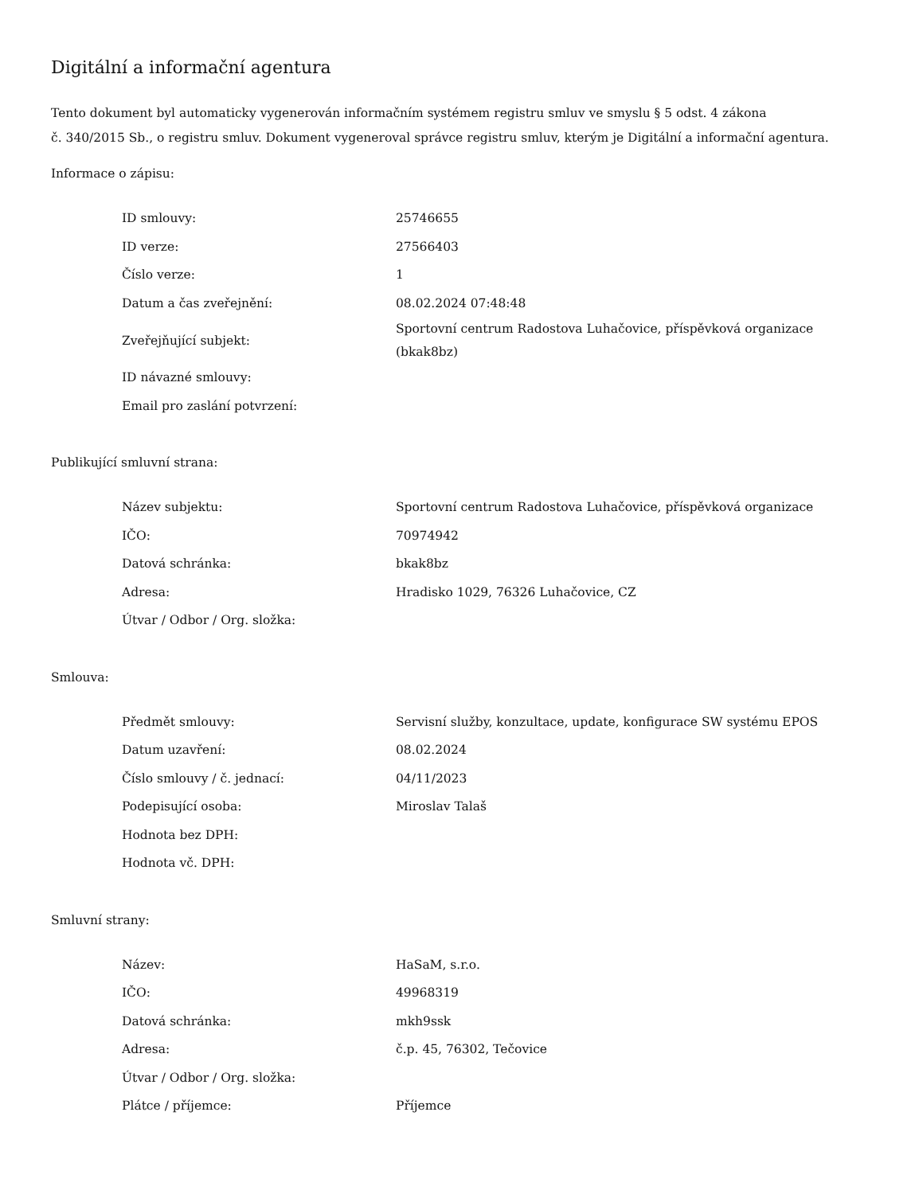Digitální a informační agentura
Tento dokument byl automaticky vygenerován informačním systémem registru smluv ve smyslu § 5 odst. 4 zákona
č. 340/2015 Sb., o registru smluv. Dokument vygeneroval správce registru smluv, kterým je Digitální a informační agentura.
Informace o zápisu:
| ID smlouvy: | 25746655 |
| ID verze: | 27566403 |
| Číslo verze: | 1 |
| Datum a čas zveřejnění: | 08.02.2024 07:48:48 |
| Zveřejňující subjekt: | Sportovní centrum Radostova Luhačovice, příspěvková organizace (bkak8bz) |
| ID návazné smlouvy: | |
| Email pro zaslání potvrzení: | |
Publikující smluvní strana:
| Název subjektu: | Sportovní centrum Radostova Luhačovice, příspěvková organizace |
| IČO: | 70974942 |
| Datová schránka: | bkak8bz |
| Adresa: | Hradisko 1029, 76326 Luhačovice, CZ |
| Útvar / Odbor / Org. složka: | |
Smlouva:
| Předmět smlouvy: | Servisní služby, konzultace, update, konfigurace SW systému EPOS |
| Datum uzavření: | 08.02.2024 |
| Číslo smlouvy / č. jednací: | 04/11/2023 |
| Podepisující osoba: | Miroslav Talaš |
| Hodnota bez DPH: | |
| Hodnota vč. DPH: | |
Smluvní strany:
| Název: | HaSaM, s.r.o. |
| IČO: | 49968319 |
| Datová schránka: | mkh9ssk |
| Adresa: | č.p. 45, 76302, Tečovice |
| Útvar / Odbor / Org. složka: | |
| Plátce / příjemce: | Příjemce |